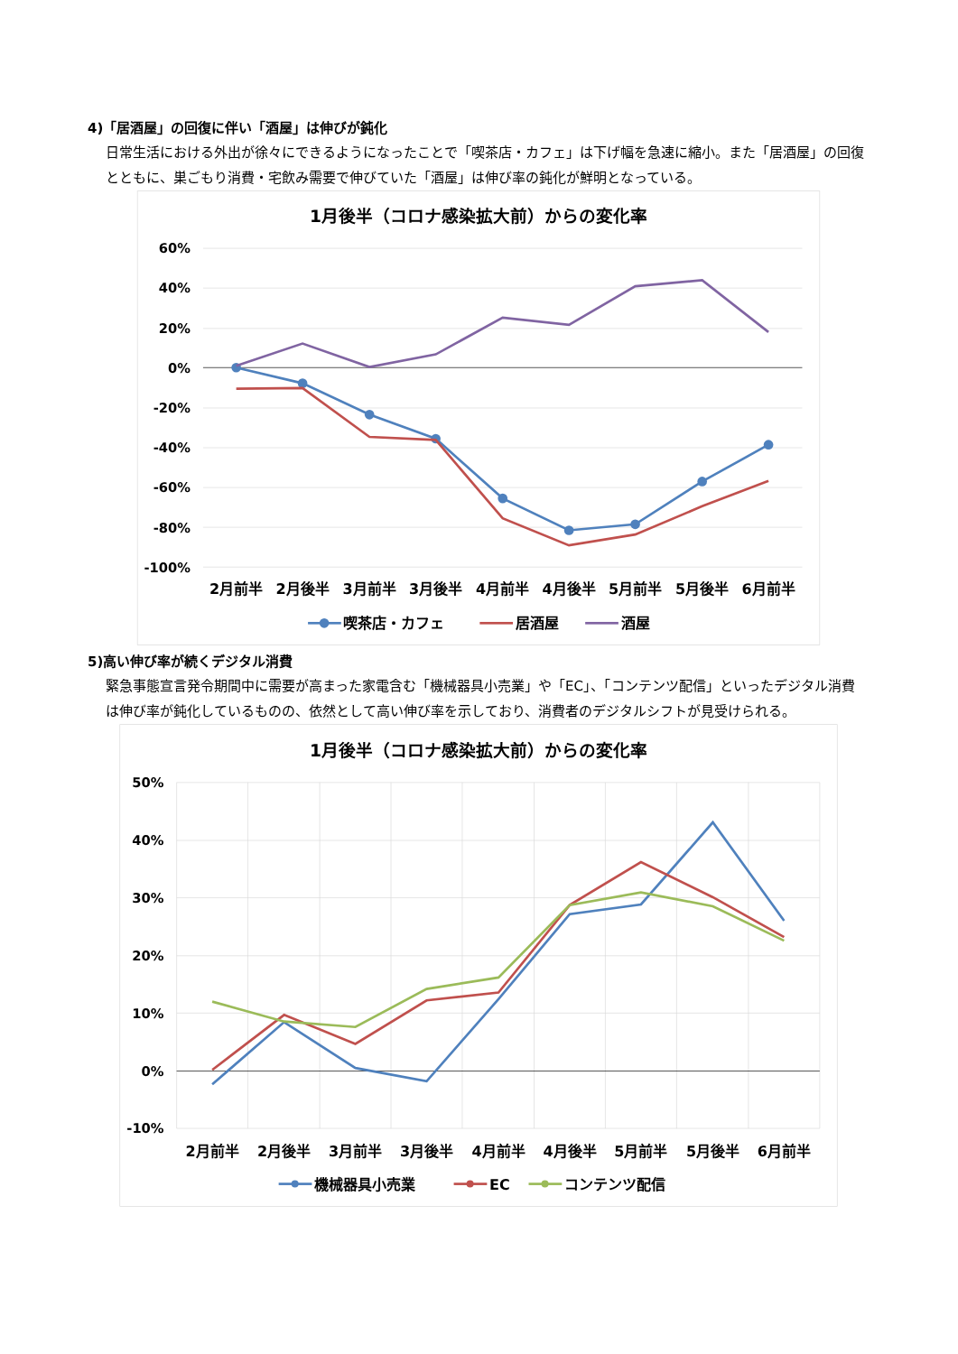4)「居酒屋」の回復に伴い「酒屋」は伸びが鈍化
日常生活における外出が徐々にできるようになったことで「喫茶店・カフェ」は下げ幅を急速に縮小。また「居酒屋」の回復とともに、巣ごもり消費・宅飲み需要で伸びていた「酒屋」は伸び率の鈍化が鮮明となっている。
1月後半（コロナ感染拡大前）からの変化率
60%
40%
20%
0%
-20%
-40%
-60%
-80%
-100%
2月前半
2月後半
3月前半
3月後半
4月前半
4月後半
5月前半
5月後半
6月前半
喫茶店・カフェ
居酒屋
酒屋
5)高い伸び率が続くデジタル消費
緊急事態宣言発令期間中に需要が高まった家電含む「機械器具小売業」や「EC」、「コンテンツ配信」といったデジタル消費は伸び率が鈍化しているものの、依然として高い伸び率を示しており、消費者のデジタルシフトが見受けられる。
1月後半（コロナ感染拡大前）からの変化率
50%
40%
30%
20%
10%
0%
-10%
2月前半
2月後半
3月前半
3月後半
4月前半
4月後半
5月前半
5月後半
6月前半
機械器具小売業
EC
コンテンツ配信